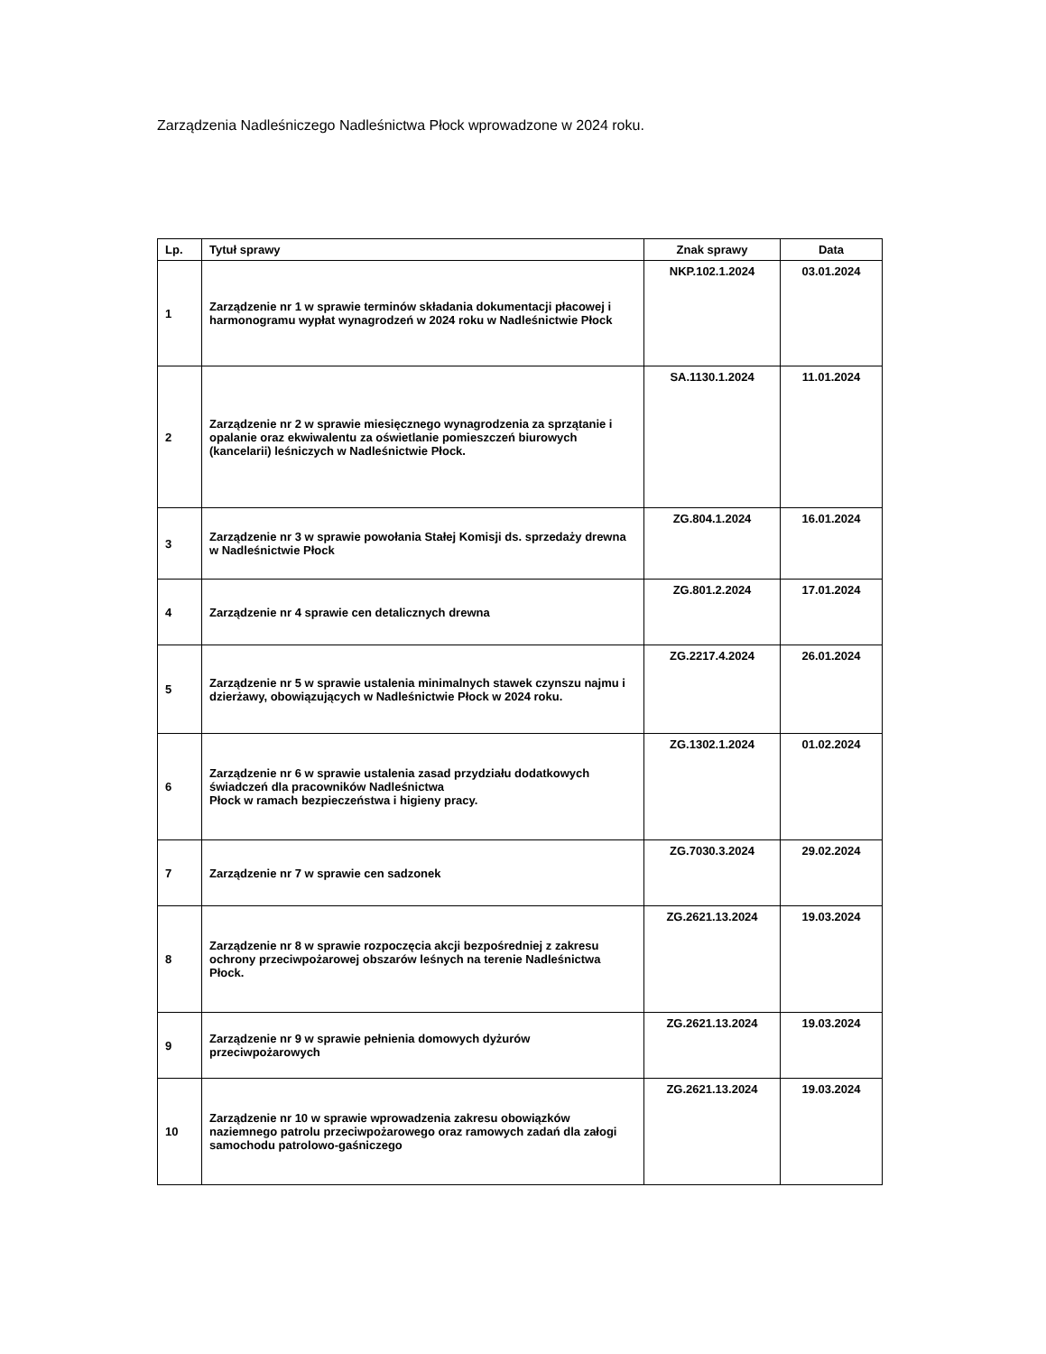Zarządzenia Nadleśniczego Nadleśnictwa Płock wprowadzone w 2024 roku.
| Lp. | Tytuł sprawy | Znak sprawy | Data |
| --- | --- | --- | --- |
| 1 | Zarządzenie nr 1 w sprawie terminów składania dokumentacji płacowej i harmonogramu wypłat wynagrodzeń w 2024 roku w Nadleśnictwie Płock | NKP.102.1.2024 | 03.01.2024 |
| 2 | Zarządzenie nr 2 w sprawie miesięcznego wynagrodzenia za sprzątanie i opalanie oraz ekwiwalentu za oświetlanie pomieszczeń biurowych (kancelarii) leśniczych w Nadleśnictwie Płock. | SA.1130.1.2024 | 11.01.2024 |
| 3 | Zarządzenie nr 3 w sprawie powołania Stałej Komisji ds. sprzedaży drewna w Nadleśnictwie Płock | ZG.804.1.2024 | 16.01.2024 |
| 4 | Zarządzenie nr 4 sprawie cen detalicznych drewna | ZG.801.2.2024 | 17.01.2024 |
| 5 | Zarządzenie nr 5 w sprawie ustalenia minimalnych stawek czynszu najmu i dzierżawy, obowiązujących w Nadleśnictwie Płock w 2024 roku. | ZG.2217.4.2024 | 26.01.2024 |
| 6 | Zarządzenie nr 6 w sprawie ustalenia zasad przydziału dodatkowych świadczeń dla pracowników Nadleśnictwa Płock w ramach bezpieczeństwa i higieny pracy. | ZG.1302.1.2024 | 01.02.2024 |
| 7 | Zarządzenie nr 7 w sprawie cen sadzonek | ZG.7030.3.2024 | 29.02.2024 |
| 8 | Zarządzenie nr 8 w sprawie rozpoczęcia akcji bezpośredniej z zakresu ochrony przeciwpożarowej obszarów leśnych na terenie Nadleśnictwa Płock. | ZG.2621.13.2024 | 19.03.2024 |
| 9 | Zarządzenie nr 9 w sprawie pełnienia domowych dyżurów przeciwpożarowych | ZG.2621.13.2024 | 19.03.2024 |
| 10 | Zarządzenie nr 10 w sprawie wprowadzenia zakresu obowiązków naziemnego patrolu przeciwpożarowego oraz ramowych zadań dla załogi samochodu patrolowo-gaśniczego | ZG.2621.13.2024 | 19.03.2024 |